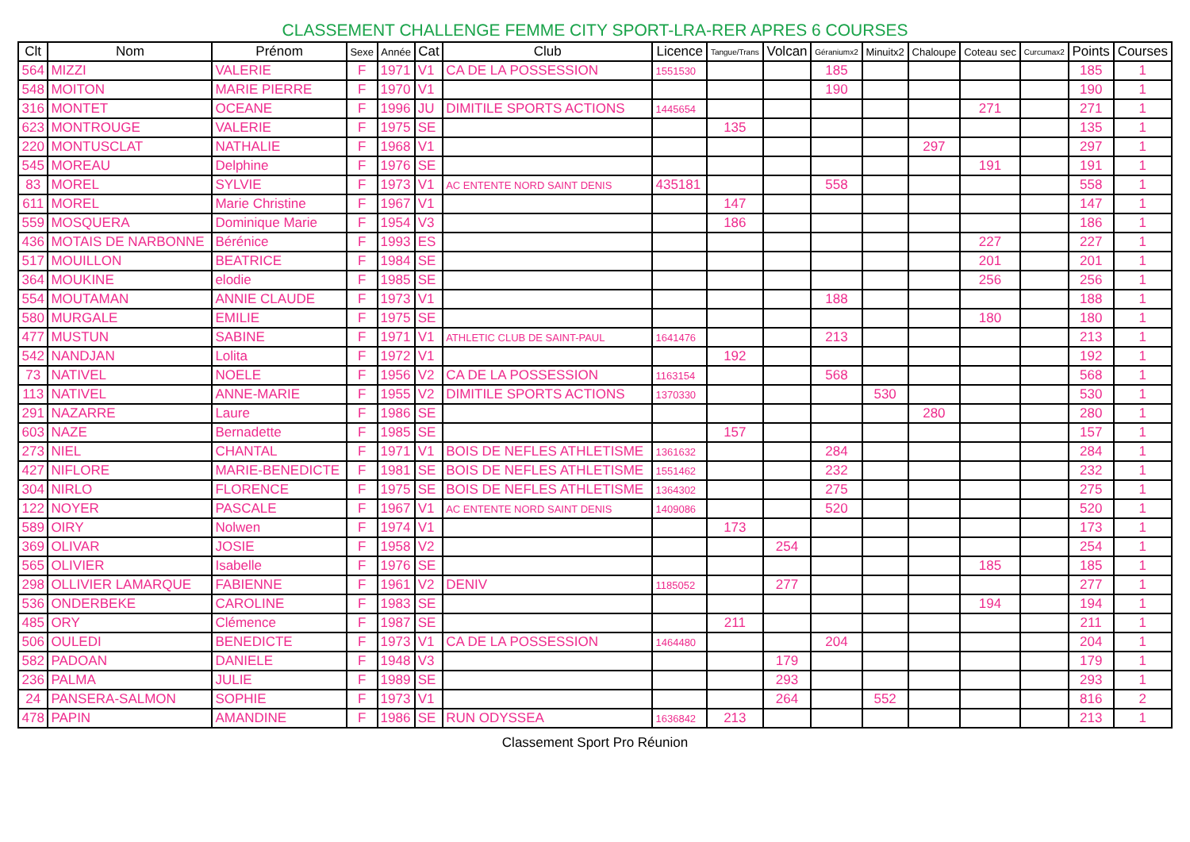CLASSEMENT CHALLENGE FEMME CITY SPORT-LRA-RER APRES 6 COURSES
| Clt | Nom | Prénom | Sexe | Année | Cat | Club | Licence | Tangue/Trans | Volcan | Géraniumx2 | Minuitx2 | Chaloupe | Coteau sec | Curcumax2 | Points | Courses |
| --- | --- | --- | --- | --- | --- | --- | --- | --- | --- | --- | --- | --- | --- | --- | --- | --- |
| 564 | MIZZI | VALERIE | F | 1971 | V1 | CA DE LA POSSESSION | 1551530 | | | 185 | | | | | 185 | 1 |
| 548 | MOITON | MARIE PIERRE | F | 1970 | V1 | | | | | 190 | | | | | 190 | 1 |
| 316 | MONTET | OCEANE | F | 1996 | JU | DIMITILE SPORTS ACTIONS | 1445654 | | | | | | 271 | | 271 | 1 |
| 623 | MONTROUGE | VALERIE | F | 1975 | SE | | | 135 | | | | | | | 135 | 1 |
| 220 | MONTUSCLAT | NATHALIE | F | 1968 | V1 | | | | | | | 297 | | | 297 | 1 |
| 545 | MOREAU | Delphine | F | 1976 | SE | | | | | | | | 191 | | 191 | 1 |
| 83 | MOREL | SYLVIE | F | 1973 | V1 | AC ENTENTE NORD SAINT DENIS | 435181 | | | 558 | | | | | 558 | 1 |
| 611 | MOREL | Marie Christine | F | 1967 | V1 | | | 147 | | | | | | | 147 | 1 |
| 559 | MOSQUERA | Dominique Marie | F | 1954 | V3 | | | 186 | | | | | | | 186 | 1 |
| 436 | MOTAIS DE NARBONNE | Bérénice | F | 1993 | ES | | | | | | | | 227 | | 227 | 1 |
| 517 | MOUILLON | BEATRICE | F | 1984 | SE | | | | | | | | 201 | | 201 | 1 |
| 364 | MOUKINE | elodie | F | 1985 | SE | | | | | | | | 256 | | 256 | 1 |
| 554 | MOUTAMAN | ANNIE CLAUDE | F | 1973 | V1 | | | | | 188 | | | | | 188 | 1 |
| 580 | MURGALE | EMILIE | F | 1975 | SE | | | | | | | | 180 | | 180 | 1 |
| 477 | MUSTUN | SABINE | F | 1971 | V1 | ATHLETIC CLUB DE SAINT-PAUL | 1641476 | | | 213 | | | | | 213 | 1 |
| 542 | NANDJAN | Lolita | F | 1972 | V1 | | | 192 | | | | | | | 192 | 1 |
| 73 | NATIVEL | NOELE | F | 1956 | V2 | CA DE LA POSSESSION | 1163154 | | | 568 | | | | | 568 | 1 |
| 113 | NATIVEL | ANNE-MARIE | F | 1955 | V2 | DIMITILE SPORTS ACTIONS | 1370330 | | | | 530 | | | | 530 | 1 |
| 291 | NAZARRE | Laure | F | 1986 | SE | | | | | | | 280 | | | 280 | 1 |
| 603 | NAZE | Bernadette | F | 1985 | SE | | | 157 | | | | | | | 157 | 1 |
| 273 | NIEL | CHANTAL | F | 1971 | V1 | BOIS DE NEFLES ATHLETISME | 1361632 | | | 284 | | | | | 284 | 1 |
| 427 | NIFLORE | MARIE-BENEDICTE | F | 1981 | SE | BOIS DE NEFLES ATHLETISME | 1551462 | | | 232 | | | | | 232 | 1 |
| 304 | NIRLO | FLORENCE | F | 1975 | SE | BOIS DE NEFLES ATHLETISME | 1364302 | | | 275 | | | | | 275 | 1 |
| 122 | NOYER | PASCALE | F | 1967 | V1 | AC ENTENTE NORD SAINT DENIS | 1409086 | | | 520 | | | | | 520 | 1 |
| 589 | OIRY | Nolwen | F | 1974 | V1 | | | 173 | | | | | | | 173 | 1 |
| 369 | OLIVAR | JOSIE | F | 1958 | V2 | | | | 254 | | | | | | 254 | 1 |
| 565 | OLIVIER | Isabelle | F | 1976 | SE | | | | | | | | 185 | | 185 | 1 |
| 298 | OLLIVIER LAMARQUE | FABIENNE | F | 1961 | V2 | DENIV | 1185052 | | 277 | | | | | | 277 | 1 |
| 536 | ONDERBEKE | CAROLINE | F | 1983 | SE | | | | | | | | 194 | | 194 | 1 |
| 485 | ORY | Clémence | F | 1987 | SE | | | 211 | | | | | | | 211 | 1 |
| 506 | OULEDI | BENEDICTE | F | 1973 | V1 | CA DE LA POSSESSION | 1464480 | | | 204 | | | | | 204 | 1 |
| 582 | PADOAN | DANIELE | F | 1948 | V3 | | | | 179 | | | | | | 179 | 1 |
| 236 | PALMA | JULIE | F | 1989 | SE | | | | 293 | | | | | | 293 | 1 |
| 24 | PANSERA-SALMON | SOPHIE | F | 1973 | V1 | | | | 264 | | 552 | | | | 816 | 2 |
| 478 | PAPIN | AMANDINE | F | 1986 | SE | RUN ODYSSEA | 1636842 | 213 | | | | | | | 213 | 1 |
Classement Sport Pro Réunion